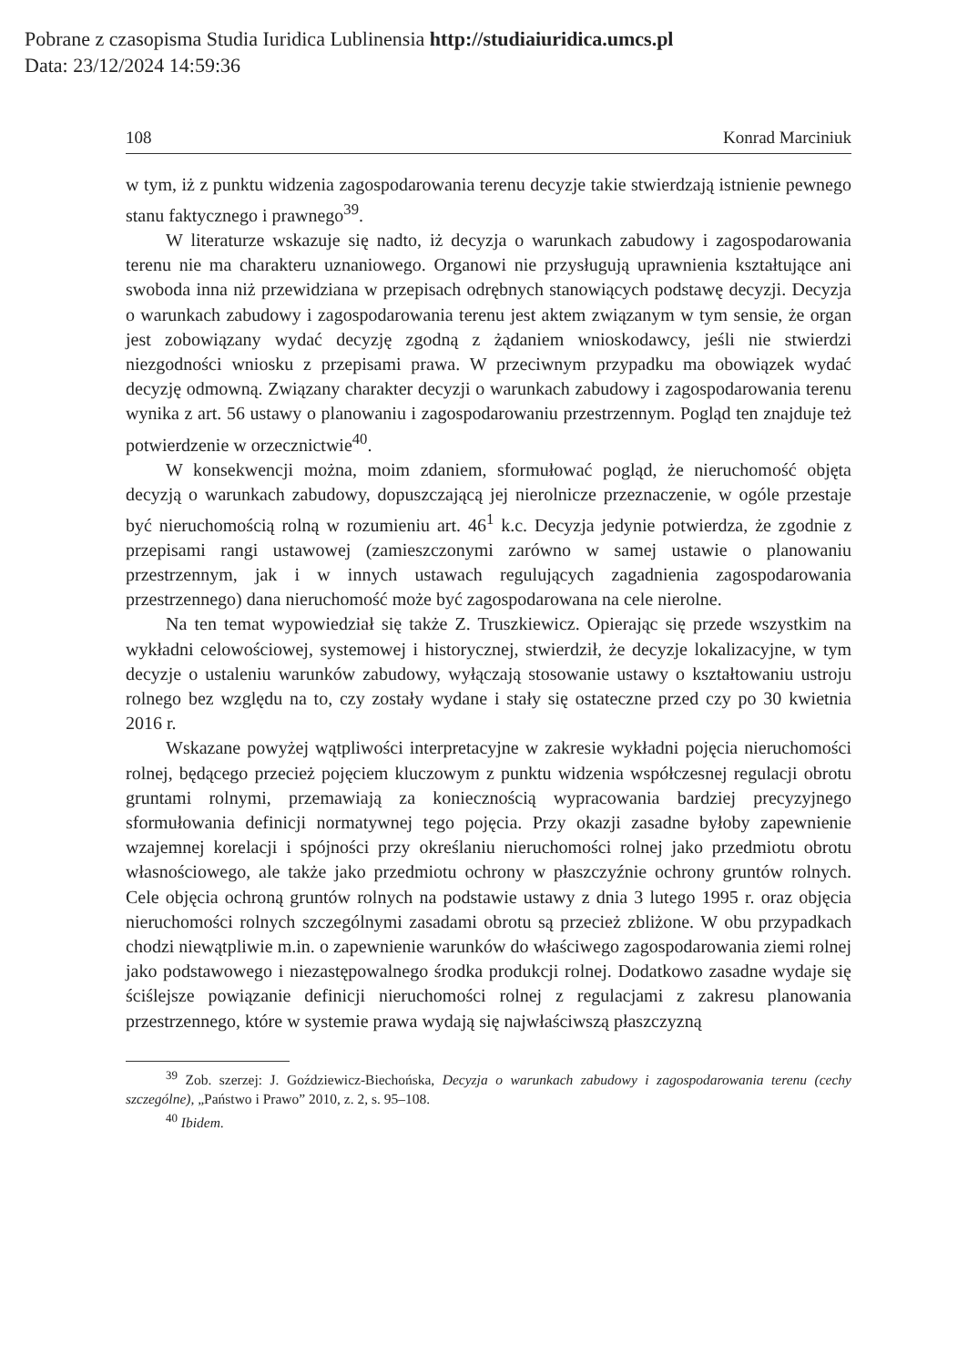Pobrane z czasopisma Studia Iuridica Lublinensia http://studiaiuridica.umcs.pl
Data: 23/12/2024 14:59:36
108 Konrad Marciniuk
w tym, iż z punktu widzenia zagospodarowania terenu decyzje takie stwierdzają istnienie pewnego stanu faktycznego i prawnego<sup>39</sup>.
W literaturze wskazuje się nadto, iż decyzja o warunkach zabudowy i zagospodarowania terenu nie ma charakteru uznaniowego. Organowi nie przysługują uprawnienia kształtujące ani swoboda inna niż przewidziana w przepisach odrębnych stanowiących podstawę decyzji. Decyzja o warunkach zabudowy i zagospodarowania terenu jest aktem związanym w tym sensie, że organ jest zobowiązany wydać decyzję zgodną z żądaniem wnioskodawcy, jeśli nie stwierdzi niezgodności wniosku z przepisami prawa. W przeciwnym przypadku ma obowiązek wydać decyzję odmowną. Związany charakter decyzji o warunkach zabudowy i zagospodarowania terenu wynika z art. 56 ustawy o planowaniu i zagospodarowaniu przestrzennym. Pogląd ten znajduje też potwierdzenie w orzecznictwie<sup>40</sup>.
W konsekwencji można, moim zdaniem, sformułować pogląd, że nieruchomość objęta decyzją o warunkach zabudowy, dopuszczającą jej nierolnicze przeznaczenie, w ogóle przestaje być nieruchomością rolną w rozumieniu art. 46<sup>1</sup> k.c. Decyzja jedynie potwierdza, że zgodnie z przepisami rangi ustawowej (zamieszczonymi zarówno w samej ustawie o planowaniu przestrzennym, jak i w innych ustawach regulujących zagadnienia zagospodarowania przestrzennego) dana nieruchomość może być zagospodarowana na cele nierolne.
Na ten temat wypowiedział się także Z. Truszkiewicz. Opierając się przede wszystkim na wykładni celowościowej, systemowej i historycznej, stwierdził, że decyzje lokalizacyjne, w tym decyzje o ustaleniu warunków zabudowy, wyłączają stosowanie ustawy o kształtowaniu ustroju rolnego bez względu na to, czy zostały wydane i stały się ostateczne przed czy po 30 kwietnia 2016 r.
Wskazane powyżej wątpliwości interpretacyjne w zakresie wykładni pojęcia nieruchomości rolnej, będącego przecież pojęciem kluczowym z punktu widzenia współczesnej regulacji obrotu gruntami rolnymi, przemawiają za koniecznością wypracowania bardziej precyzyjnego sformułowania definicji normatywnej tego pojęcia. Przy okazji zasadne byłoby zapewnienie wzajemnej korelacji i spójności przy określaniu nieruchomości rolnej jako przedmiotu obrotu własnościowego, ale także jako przedmiotu ochrony w płaszczyźnie ochrony gruntów rolnych. Cele objęcia ochroną gruntów rolnych na podstawie ustawy z dnia 3 lutego 1995 r. oraz objęcia nieruchomości rolnych szczególnymi zasadami obrotu są przecież zbliżone. W obu przypadkach chodzi niewątpliwie m.in. o zapewnienie warunków do właściwego zagospodarowania ziemi rolnej jako podstawowego i niezastępowalnego środka produkcji rolnej. Dodatkowo zasadne wydaje się ściślejsze powiązanie definicji nieruchomości rolnej z regulacjami z zakresu planowania przestrzennego, które w systemie prawa wydają się najwłaściwszą płaszczyzną
<sup>39</sup> Zob. szerzej: J. Goździewicz-Biechońska, Decyzja o warunkach zabudowy i zagospodarowania terenu (cechy szczególne), „Państwo i Prawo” 2010, z. 2, s. 95–108.
<sup>40</sup> Ibidem.